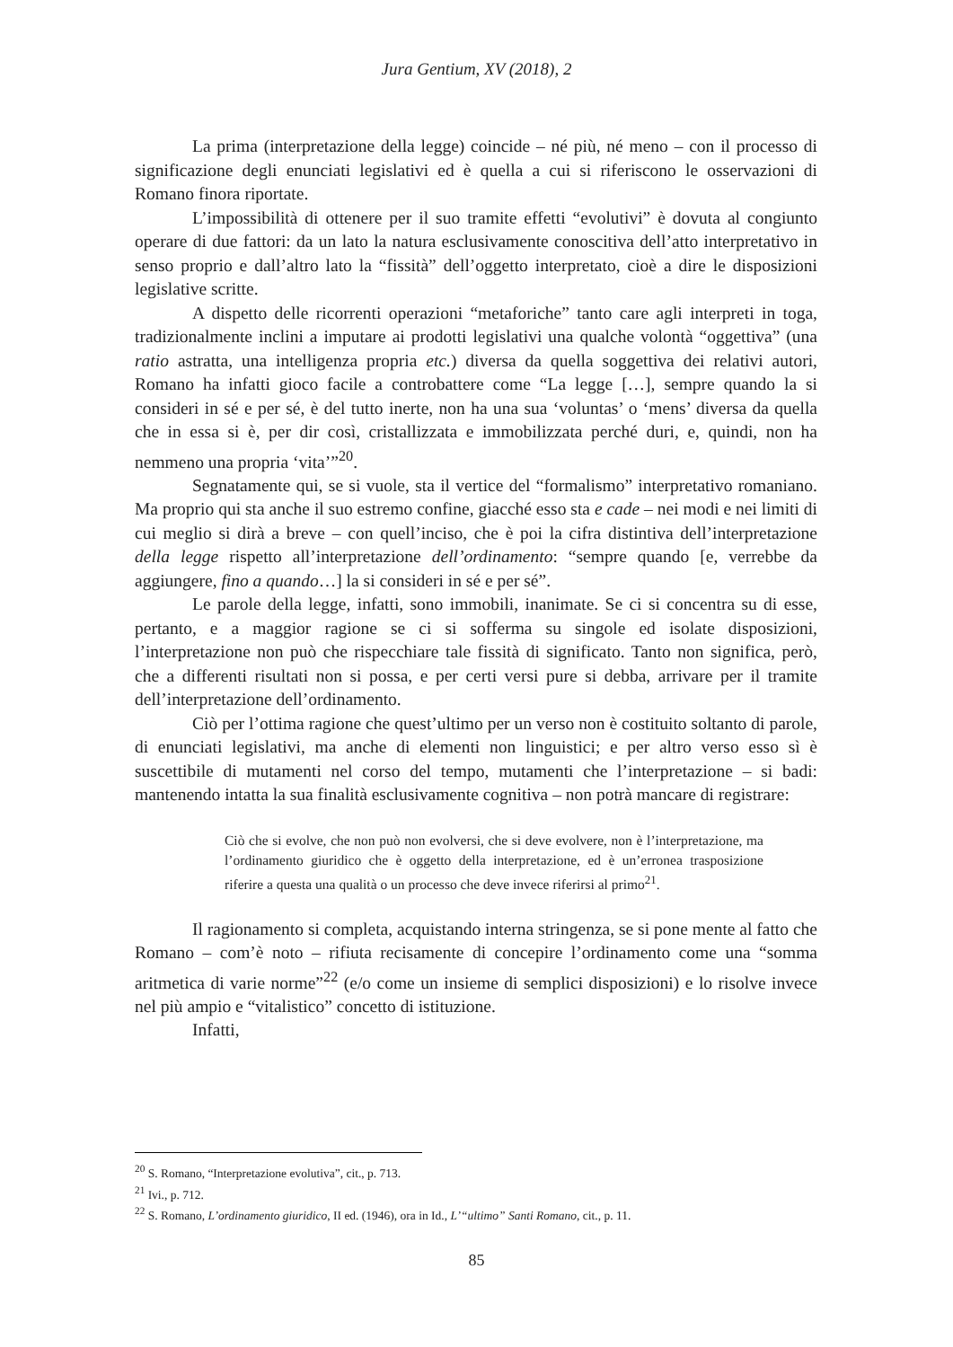Jura Gentium, XV (2018), 2
La prima (interpretazione della legge) coincide – né più, né meno – con il processo di significazione degli enunciati legislativi ed è quella a cui si riferiscono le osservazioni di Romano finora riportate.
L’impossibilità di ottenere per il suo tramite effetti “evolutivi” è dovuta al congiunto operare di due fattori: da un lato la natura esclusivamente conoscitiva dell’atto interpretativo in senso proprio e dall’altro lato la “fissità” dell’oggetto interpretato, cioè a dire le disposizioni legislative scritte.
A dispetto delle ricorrenti operazioni “metaforiche” tanto care agli interpreti in toga, tradizionalmente inclini a imputare ai prodotti legislativi una qualche volontà “oggettiva” (una ratio astratta, una intelligenza propria etc.) diversa da quella soggettiva dei relativi autori, Romano ha infatti gioco facile a controbattere come “La legge […], sempre quando la si consideri in sé e per sé, è del tutto inerte, non ha una sua ‘voluntas’ o ‘mens’ diversa da quella che in essa si è, per dir così, cristallizzata e immobilizzata perché duri, e, quindi, non ha nemmeno una propria ‘vita’”<sup>20</sup>.
Segnatamente qui, se si vuole, sta il vertice del “formalismo” interpretativo romaniano. Ma proprio qui sta anche il suo estremo confine, giacché esso sta e cade – nei modi e nei limiti di cui meglio si dirà a breve – con quell’inciso, che è poi la cifra distintiva dell’interpretazione della legge rispetto all’interpretazione dell’ordinamento: “sempre quando [e, verrebbe da aggiungere, fino a quando…] la si consideri in sé e per sé”.
Le parole della legge, infatti, sono immobili, inanimate. Se ci si concentra su di esse, pertanto, e a maggior ragione se ci si sofferma su singole ed isolate disposizioni, l’interpretazione non può che rispecchiare tale fissità di significato. Tanto non significa, però, che a differenti risultati non si possa, e per certi versi pure si debba, arrivare per il tramite dell’interpretazione dell’ordinamento.
Ciò per l’ottima ragione che quest’ultimo per un verso non è costituito soltanto di parole, di enunciati legislativi, ma anche di elementi non linguistici; e per altro verso esso sì è suscettibile di mutamenti nel corso del tempo, mutamenti che l’interpretazione – si badi: mantenendo intatta la sua finalità esclusivamente cognitiva – non potrà mancare di registrare:
Ciò che si evolve, che non può non evolversi, che si deve evolvere, non è l’interpretazione, ma l’ordinamento giuridico che è oggetto della interpretazione, ed è un’erronea trasposizione riferire a questa una qualità o un processo che deve invece riferirsi al primo<sup>21</sup>.
Il ragionamento si completa, acquistando interna stringenza, se si pone mente al fatto che Romano – com’è noto – rifiuta recisamente di concepire l’ordinamento come una “somma aritmetica di varie norme”<sup>22</sup> (e/o come un insieme di semplici disposizioni) e lo risolve invece nel più ampio e “vitalistico” concetto di istituzione.
Infatti,
<sup>20</sup> S. Romano, “Interpretazione evolutiva”, cit., p. 713.
<sup>21</sup> Ivi., p. 712.
<sup>22</sup> S. Romano, L’ordinamento giuridico, II ed. (1946), ora in Id., L’“ultimo” Santi Romano, cit., p. 11.
85